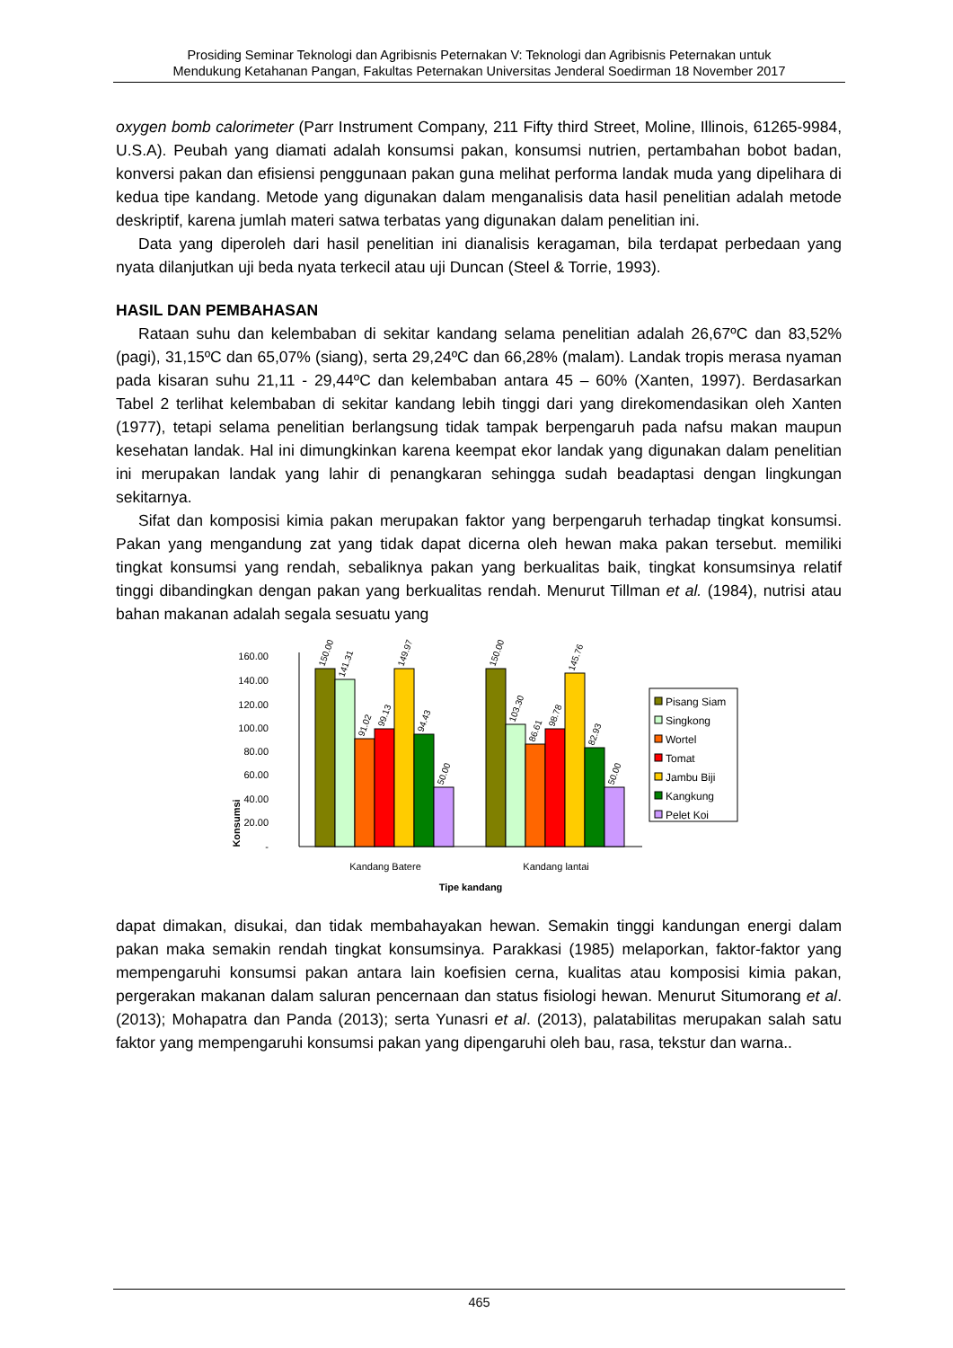Prosiding Seminar Teknologi dan Agribisnis Peternakan V: Teknologi dan Agribisnis Peternakan untuk
Mendukung Ketahanan Pangan, Fakultas Peternakan Universitas Jenderal Soedirman 18 November 2017
oxygen bomb calorimeter (Parr Instrument Company, 211 Fifty third Street, Moline, Illinois, 61265-9984, U.S.A). Peubah yang diamati adalah konsumsi pakan, konsumsi nutrien, pertambahan bobot badan, konversi pakan dan efisiensi penggunaan pakan guna melihat performa landak muda yang dipelihara di kedua tipe kandang. Metode yang digunakan dalam menganalisis data hasil penelitian adalah metode deskriptif, karena jumlah materi satwa terbatas yang digunakan dalam penelitian ini.
Data yang diperoleh dari hasil penelitian ini dianalisis keragaman, bila terdapat perbedaan yang nyata dilanjutkan uji beda nyata terkecil atau uji Duncan (Steel & Torrie, 1993).
HASIL DAN PEMBAHASAN
Rataan suhu dan kelembaban di sekitar kandang selama penelitian adalah 26,67ºC dan 83,52% (pagi), 31,15ºC dan 65,07% (siang), serta 29,24ºC dan 66,28% (malam). Landak tropis merasa nyaman pada kisaran suhu 21,11 - 29,44ºC dan kelembaban antara 45 – 60% (Xanten, 1997). Berdasarkan Tabel 2 terlihat kelembaban di sekitar kandang lebih tinggi dari yang direkomendasikan oleh Xanten (1977), tetapi selama penelitian berlangsung tidak tampak berpengaruh pada nafsu makan maupun kesehatan landak. Hal ini dimungkinkan karena keempat ekor landak yang digunakan dalam penelitian ini merupakan landak yang lahir di penangkaran sehingga sudah beadaptasi dengan lingkungan sekitarnya.
Sifat dan komposisi kimia pakan merupakan faktor yang berpengaruh terhadap tingkat konsumsi. Pakan yang mengandung zat yang tidak dapat dicerna oleh hewan maka pakan tersebut. memiliki tingkat konsumsi yang rendah, sebaliknya pakan yang berkualitas baik, tingkat konsumsinya relatif tinggi dibandingkan dengan pakan yang berkualitas rendah. Menurut Tillman et al. (1984), nutrisi atau bahan makanan adalah segala sesuatu yang
Konsumsi
160.00
140.00
120.00
100.00
80.00
60.00
40.00
20.00
-
150.00
141.31
91.02
99.13
149.97
94.43
50.00
150.00
103.30
86.61
98.78
145.76
82.93
50.00
Kandang Batere
Kandang lantai
Tipe kandang
Pisang Siam
Singkong
Wortel
Tomat
Jambu Biji
Kangkung
Pelet Koi
dapat dimakan, disukai, dan tidak membahayakan hewan. Semakin tinggi kandungan energi dalam pakan maka semakin rendah tingkat konsumsinya. Parakkasi (1985) melaporkan, faktor-faktor yang mempengaruhi konsumsi pakan antara lain koefisien cerna, kualitas atau komposisi kimia pakan, pergerakan makanan dalam saluran pencernaan dan status fisiologi hewan. Menurut Situmorang et al. (2013); Mohapatra dan Panda (2013); serta Yunasri et al. (2013), palatabilitas merupakan salah satu faktor yang mempengaruhi konsumsi pakan yang dipengaruhi oleh bau, rasa, tekstur dan warna..
465